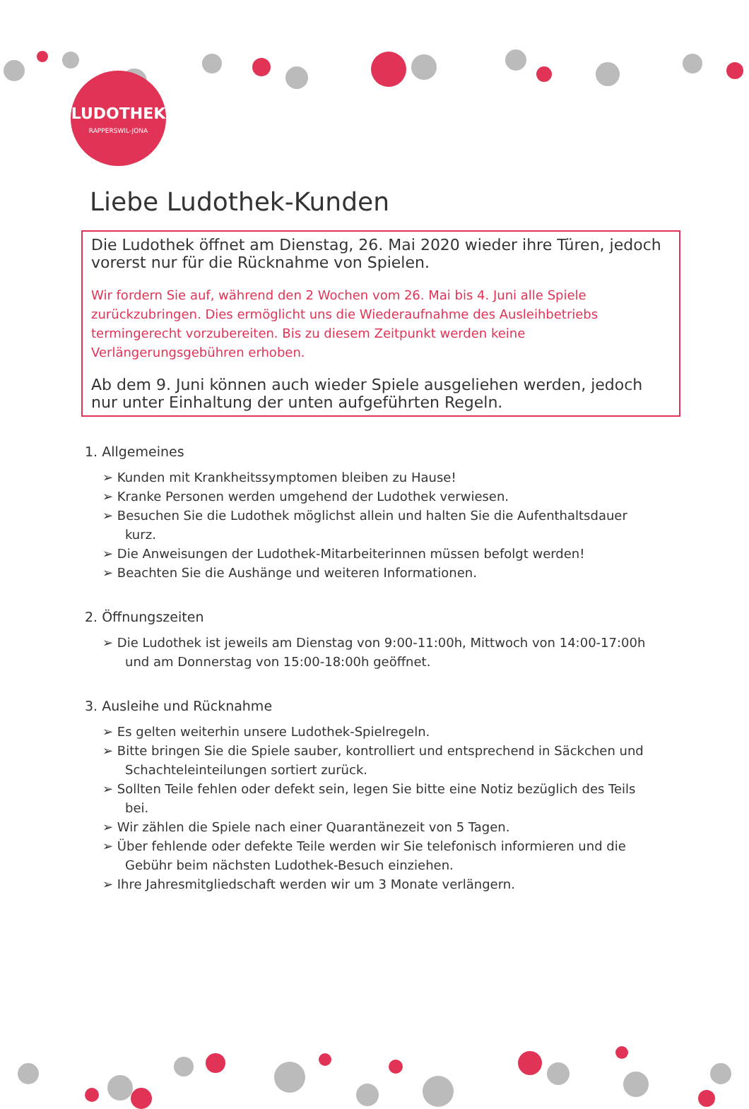LUDOTHEK
RAPPERSWIL-JONA
Liebe Ludothek-Kunden
Die Ludothek öffnet am Dienstag, 26. Mai 2020 wieder ihre Türen, jedoch vorerst nur für die Rücknahme von Spielen.
Wir fordern Sie auf, während den 2 Wochen vom 26. Mai bis 4. Juni alle Spiele zurückzubringen. Dies ermöglicht uns die Wiederaufnahme des Ausleihbetriebs termingerecht vorzubereiten. Bis zu diesem Zeitpunkt werden keine Verlängerungsgebühren erhoben.
Ab dem 9. Juni können auch wieder Spiele ausgeliehen werden, jedoch nur unter Einhaltung der unten aufgeführten Regeln.
1. Allgemeines
➢ Kunden mit Krankheitssymptomen bleiben zu Hause!
➢ Kranke Personen werden umgehend der Ludothek verwiesen.
➢ Besuchen Sie die Ludothek möglichst allein und halten Sie die Aufenthaltsdauer kurz.
➢ Die Anweisungen der Ludothek-Mitarbeiterinnen müssen befolgt werden!
➢ Beachten Sie die Aushänge und weiteren Informationen.
2. Öffnungszeiten
➢ Die Ludothek ist jeweils am Dienstag von 9:00-11:00h, Mittwoch von 14:00-17:00h und am Donnerstag von 15:00-18:00h geöffnet.
3. Ausleihe und Rücknahme
➢ Es gelten weiterhin unsere Ludothek-Spielregeln.
➢ Bitte bringen Sie die Spiele sauber, kontrolliert und entsprechend in Säckchen und Schachteleinteilungen sortiert zurück.
➢ Sollten Teile fehlen oder defekt sein, legen Sie bitte eine Notiz bezüglich des Teils bei.
➢ Wir zählen die Spiele nach einer Quarantänezeit von 5 Tagen.
➢ Über fehlende oder defekte Teile werden wir Sie telefonisch informieren und die Gebühr beim nächsten Ludothek-Besuch einziehen.
➢ Ihre Jahresmitgliedschaft werden wir um 3 Monate verlängern.